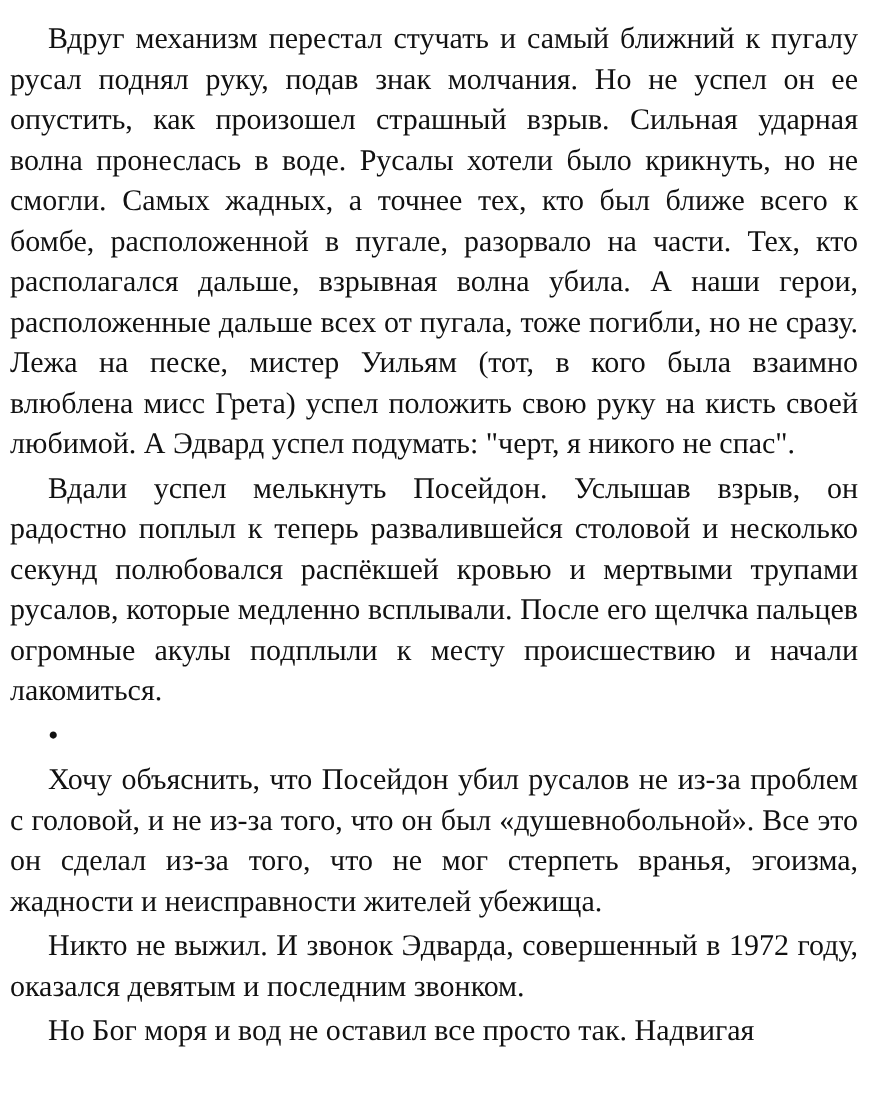Вдруг механизм перестал стучать и самый ближний к пугалу русал поднял руку, подав знак молчания. Но не успел он ее опустить, как произошел страшный взрыв. Сильная ударная волна пронеслась в воде. Русалы хотели было крикнуть, но не смогли. Самых жадных, а точнее тех, кто был ближе всего к бомбе, расположенной в пугале, разорвало на части. Тех, кто располагался дальше, взрывная волна убила. А наши герои, расположенные дальше всех от пугала, тоже погибли, но не сразу. Лежа на песке, мистер Уильям (тот, в кого была взаимно влюблена мисс Грета) успел положить свою руку на кисть своей любимой. А Эдвард успел подумать: "черт, я никого не спас".
Вдали успел мелькнуть Посейдон. Услышав взрыв, он радостно поплыл к теперь развалившейся столовой и несколько секунд полюбовался распёкшей кровью и мертвыми трупами русалов, которые медленно всплывали. После его щелчка пальцев огромные акулы подплыли к месту происшествию и начали лакомиться.
•
Хочу объяснить, что Посейдон убил русалов не из-за проблем с головой, и не из-за того, что он был «душевнобольной». Все это он сделал из-за того, что не мог стерпеть вранья, эгоизма, жадности и неисправности жителей убежища.
Никто не выжил. И звонок Эдварда, совершенный в 1972 году, оказался девятым и последним звонком.
Но Бог моря и вод не оставил все просто так. Надвигая